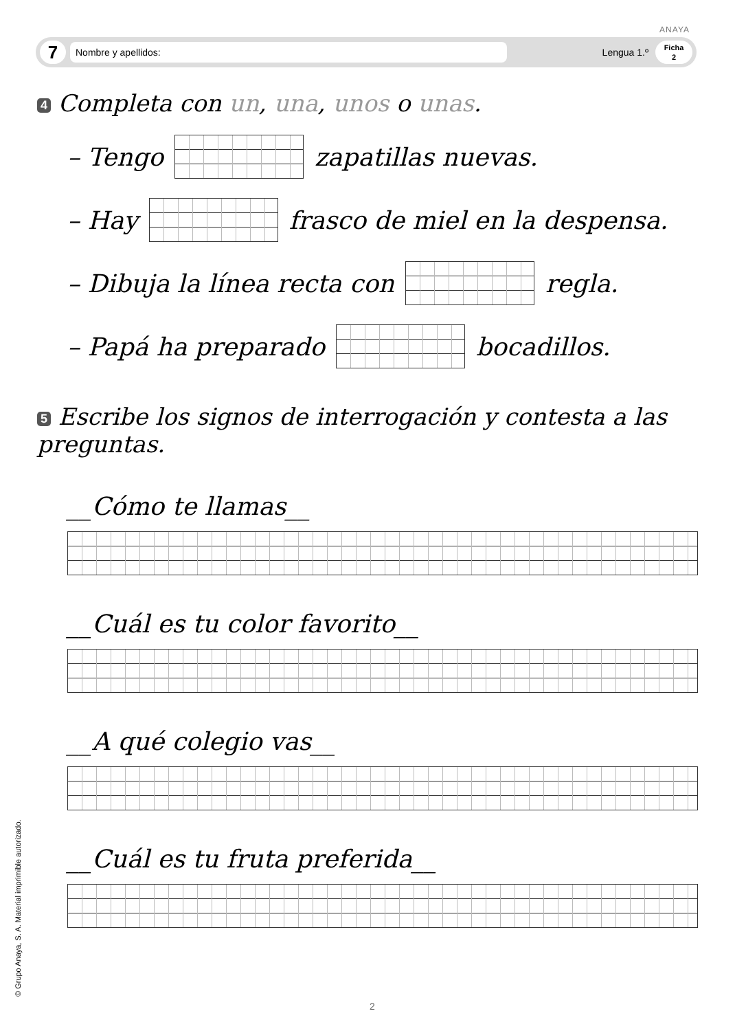ANAYA
7
Nombre y apellidos:
Lengua 1.º
Ficha
2
4 Completa con un, una, unos o unas.
– Tengo zapatillas nuevas.
– Hay frasco de miel en la despensa.
– Dibuja la línea recta con regla.
– Papá ha preparado bocadillos.
5 Escribe los signos de interrogación y contesta a las preguntas.
__Cómo te llamas__
__Cuál es tu color favorito__
__A qué colegio vas__
__Cuál es tu fruta preferida__
© Grupo Anaya, S. A. Material imprimible autorizado. 2